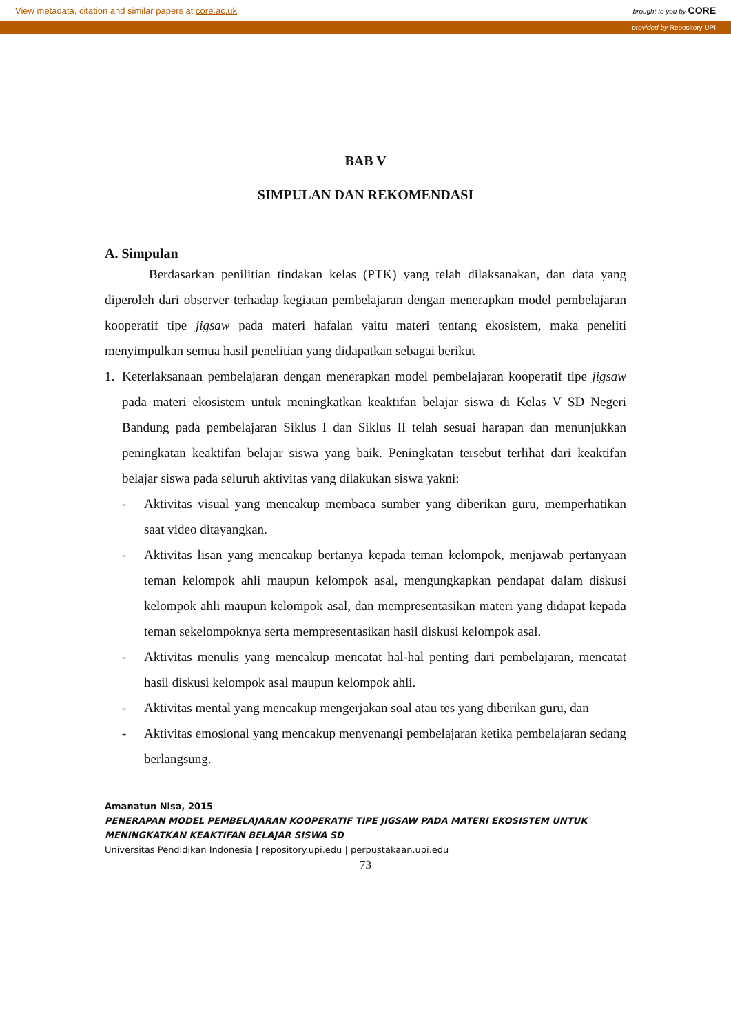View metadata, citation and similar papers at core.ac.uk brought to you by CORE
provided by Repository UPI
BAB V
SIMPULAN DAN REKOMENDASI
A. Simpulan
Berdasarkan penilitian tindakan kelas (PTK) yang telah dilaksanakan, dan data yang diperoleh dari observer terhadap kegiatan pembelajaran dengan menerapkan model pembelajaran kooperatif tipe jigsaw pada materi hafalan yaitu materi tentang ekosistem, maka peneliti menyimpulkan semua hasil penelitian yang didapatkan sebagai berikut
1. Keterlaksanaan pembelajaran dengan menerapkan model pembelajaran kooperatif tipe jigsaw pada materi ekosistem untuk meningkatkan keaktifan belajar siswa di Kelas V SD Negeri Bandung pada pembelajaran Siklus I dan Siklus II telah sesuai harapan dan menunjukkan peningkatan keaktifan belajar siswa yang baik. Peningkatan tersebut terlihat dari keaktifan belajar siswa pada seluruh aktivitas yang dilakukan siswa yakni:
- Aktivitas visual yang mencakup membaca sumber yang diberikan guru, memperhatikan saat video ditayangkan.
- Aktivitas lisan yang mencakup bertanya kepada teman kelompok, menjawab pertanyaan teman kelompok ahli maupun kelompok asal, mengungkapkan pendapat dalam diskusi kelompok ahli maupun kelompok asal, dan mempresentasikan materi yang didapat kepada teman sekelompoknya serta mempresentasikan hasil diskusi kelompok asal.
- Aktivitas menulis yang mencakup mencatat hal-hal penting dari pembelajaran, mencatat hasil diskusi kelompok asal maupun kelompok ahli.
- Aktivitas mental yang mencakup mengerjakan soal atau tes yang diberikan guru, dan
- Aktivitas emosional yang mencakup menyenangi pembelajaran ketika pembelajaran sedang berlangsung.
Amanatun Nisa, 2015
PENERAPAN MODEL PEMBELAJARAN KOOPERATIF TIPE JIGSAW PADA MATERI EKOSISTEM UNTUK MENINGKATKAN KEAKTIFAN BELAJAR SISWA SD
Universitas Pendidikan Indonesia | repository.upi.edu | perpustakaan.upi.edu
73